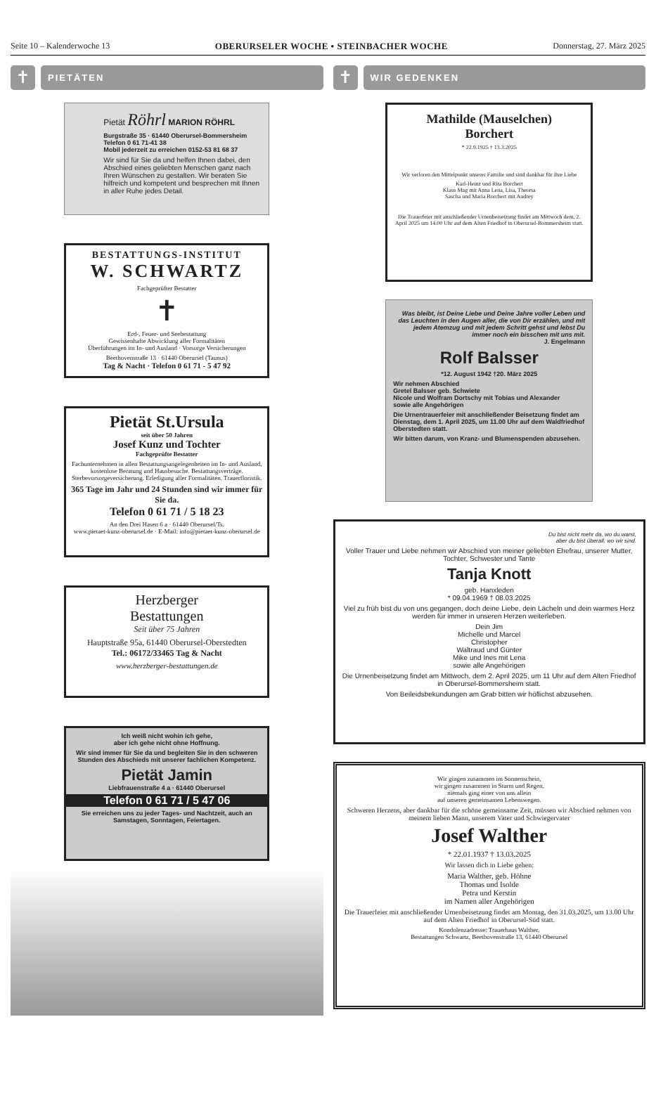Seite 10 – Kalenderwoche 13 OBERURSELER WOCHE • STEINBACHER WOCHE Donnerstag, 27. März 2025
✝
PIETÄTEN
Pietät Röhrl MARION RÖHRL
Burgstraße 35 · 61440 Oberursel-Bommersheim
Telefon 0 61 71-41 38
Mobil jederzeit zu erreichen 0152-53 81 68 37
Wir sind für Sie da und helfen Ihnen dabei, den Abschied eines geliebten Menschen ganz nach Ihren Wünschen zu gestalten. Wir beraten Sie hilfreich und kompetent und besprechen mit Ihnen in aller Ruhe jedes Detail.
BESTATTUNGS-INSTITUT
W. SCHWARTZ
Fachgeprüfter Bestatter
✝
Erd-, Feuer- und Seebestattung
Gewissenhafte Abwicklung aller Formalitäten
Überführungen im In- und Ausland · Vorsorge Versicherungen
Beethovenstraße 13 · 61440 Oberursel (Taunus)
Tag & Nacht · Telefon 0 61 71 - 5 47 92
Pietät St.Ursula
seit über 50 Jahren
Josef Kunz und Tochter
Fachgeprüfte Bestatter
Fachunternehmen in allen Bestattungsangelegenheiten im In- und Ausland, kostenlose Beratung und Hausbesuche. Bestattungsverträge. Sterbevorsorgeversicherung. Erledigung aller Formalitäten. Trauerfloristik.
365 Tage im Jahr und 24 Stunden sind wir immer für Sie da.
Telefon 0 61 71 / 5 18 23
An den Drei Hasen 6 a · 61440 Oberursel/Ts.
www.pietaet-kunz-oberursel.de · E-Mail: info@pietaet-kunz-oberursel.de
Herzberger
Bestattungen
Seit über 75 Jahren
Hauptstraße 95a, 61440 Oberursel-Oberstedten
Tel.: 06172/33465 Tag & Nacht
www.herzberger-bestattungen.de
Ich weiß nicht wohin ich gehe,
aber ich gehe nicht ohne Hoffnung.
Wir sind immer für Sie da und begleiten Sie in den schweren Stunden des Abschieds mit unserer fachlichen Kompetenz.
Pietät Jamin
Liebfrauenstraße 4 a · 61440 Oberursel
Telefon 0 61 71 / 5 47 06
Sie erreichen uns zu jeder Tages- und Nachtzeit, auch an Samstagen, Sonntagen, Feiertagen.
✝
WIR GEDENKEN
Mathilde (Mauselchen)
Borchert
* 22.9.1925 † 13.3.2025
Wir verloren den Mittelpunkt unserer Familie und sind dankbar für ihre Liebe
Karl-Heinz und Rita Borchert
Klaus Mag mit Anna Lena, Lisa, Theresa
Sascha und Maria Borchert mit Audrey
Die Trauerfeier mit anschließender Urnenbeisetzung findet am Mittwoch dem, 2. April 2025 um 14.00 Uhr auf dem Alten Friedhof in Oberursel-Bommersheim statt.
Was bleibt, ist Deine Liebe und Deine Jahre voller Leben und das Leuchten in den Augen aller, die von Dir erzählen, und mit jedem Atemzug und mit jedem Schritt gehst und lebst Du immer noch ein bisschen mit uns mit.
J. Engelmann
Rolf Balsser
*12. August 1942 †20. März 2025
Wir nehmen Abschied
Gretel Balsser geb. Schwiete
Nicole und Wolfram Dortschy mit Tobias und Alexander
sowie alle Angehörigen
Die Urnentrauerfeier mit anschließender Beisetzung findet am Dienstag, dem 1. April 2025, um 11.00 Uhr auf dem Waldfriedhof Oberstedten statt.
Wir bitten darum, von Kranz- und Blumenspenden abzusehen.
Du bist nicht mehr da, wo du warst,
aber du bist überall, wo wir sind.
Voller Trauer und Liebe nehmen wir Abschied von meiner geliebten Ehefrau, unserer Mutter, Tochter, Schwester und Tante
Tanja Knott
geb. Hanxleden
* 09.04.1969 † 08.03.2025
Viel zu früh bist du von uns gegangen, doch deine Liebe, dein Lächeln und dein warmes Herz werden für immer in unseren Herzen weiterleben.
Dein Jim
Michelle und Marcel
Christopher
Waltraud und Günter
Mike und Ines mit Lena
sowie alle Angehörigen
Die Urnenbeisetzung findet am Mittwoch, dem 2. April 2025, um 11 Uhr auf dem Alten Friedhof in Oberursel-Bommersheim statt.
Von Beileidsbekundungen am Grab bitten wir höflichst abzusehen.
Wir gingen zusammen im Sonnenschein,
wir gingen zusammen in Sturm und Regen,
niemals ging einer von uns allein
auf unseren gemeinsamen Lebenswegen.
Schweren Herzens, aber dankbar für die schöne gemeinsame Zeit, müssen wir Abschied nehmen von meinem lieben Mann, unserem Vater und Schwiegervater
Josef Walther
* 22.01.1937 † 13.03.2025
Wir lassen dich in Liebe gehen:
Maria Walther, geb. Höhne
Thomas und Isolde
Petra und Kerstin
im Namen aller Angehörigen
Die Trauerfeier mit anschließender Urnenbeisetzung findet am Montag, den 31.03.2025, um 13.00 Uhr auf dem Alten Friedhof in Oberursel-Süd statt.
Kondolenzadresse: Trauerhaus Walther,
Bestattungen Schwartz, Beethovenstraße 13, 61440 Oberursel